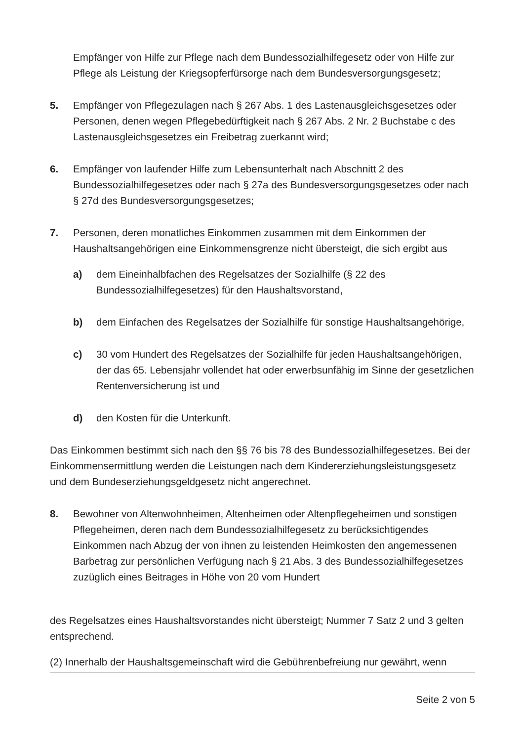Empfänger von Hilfe zur Pflege nach dem Bundessozialhilfegesetz oder von Hilfe zur Pflege als Leistung der Kriegsopferfürsorge nach dem Bundesversorgungsgesetz;
5. Empfänger von Pflegezulagen nach § 267 Abs. 1 des Lastenausgleichsgesetzes oder Personen, denen wegen Pflegebedürftigkeit nach § 267 Abs. 2 Nr. 2 Buchstabe c des Lastenausgleichsgesetzes ein Freibetrag zuerkannt wird;
6. Empfänger von laufender Hilfe zum Lebensunterhalt nach Abschnitt 2 des Bundessozialhilfegesetzes oder nach § 27a des Bundesversorgungsgesetzes oder nach § 27d des Bundesversorgungsgesetzes;
7. Personen, deren monatliches Einkommen zusammen mit dem Einkommen der Haushaltsangehörigen eine Einkommensgrenze nicht übersteigt, die sich ergibt aus
a) dem Eineinhalbfachen des Regelsatzes der Sozialhilfe (§ 22 des Bundessozialhilfegesetzes) für den Haushaltsvorstand,
b) dem Einfachen des Regelsatzes der Sozialhilfe für sonstige Haushaltsangehörige,
c) 30 vom Hundert des Regelsatzes der Sozialhilfe für jeden Haushaltsangehörigen, der das 65. Lebensjahr vollendet hat oder erwerbsunfähig im Sinne der gesetzlichen Rentenversicherung ist und
d) den Kosten für die Unterkunft.
Das Einkommen bestimmt sich nach den §§ 76 bis 78 des Bundessozialhilfegesetzes. Bei der Einkommensermittlung werden die Leistungen nach dem Kindererziehungsleistungsgesetz und dem Bundeserziehungsgeldgesetz nicht angerechnet.
8. Bewohner von Altenwohnheimen, Altenheimen oder Altenpflegeheimen und sonstigen Pflegeheimen, deren nach dem Bundessozialhilfegesetz zu berücksichtigendes Einkommen nach Abzug der von ihnen zu leistenden Heimkosten den angemessenen Barbetrag zur persönlichen Verfügung nach § 21 Abs. 3 des Bundessozialhilfegesetzes zuzüglich eines Beitrages in Höhe von 20 vom Hundert
des Regelsatzes eines Haushaltsvorstandes nicht übersteigt; Nummer 7 Satz 2 und 3 gelten entsprechend.
(2) Innerhalb der Haushaltsgemeinschaft wird die Gebührenbefreiung nur gewährt, wenn
Seite 2 von 5